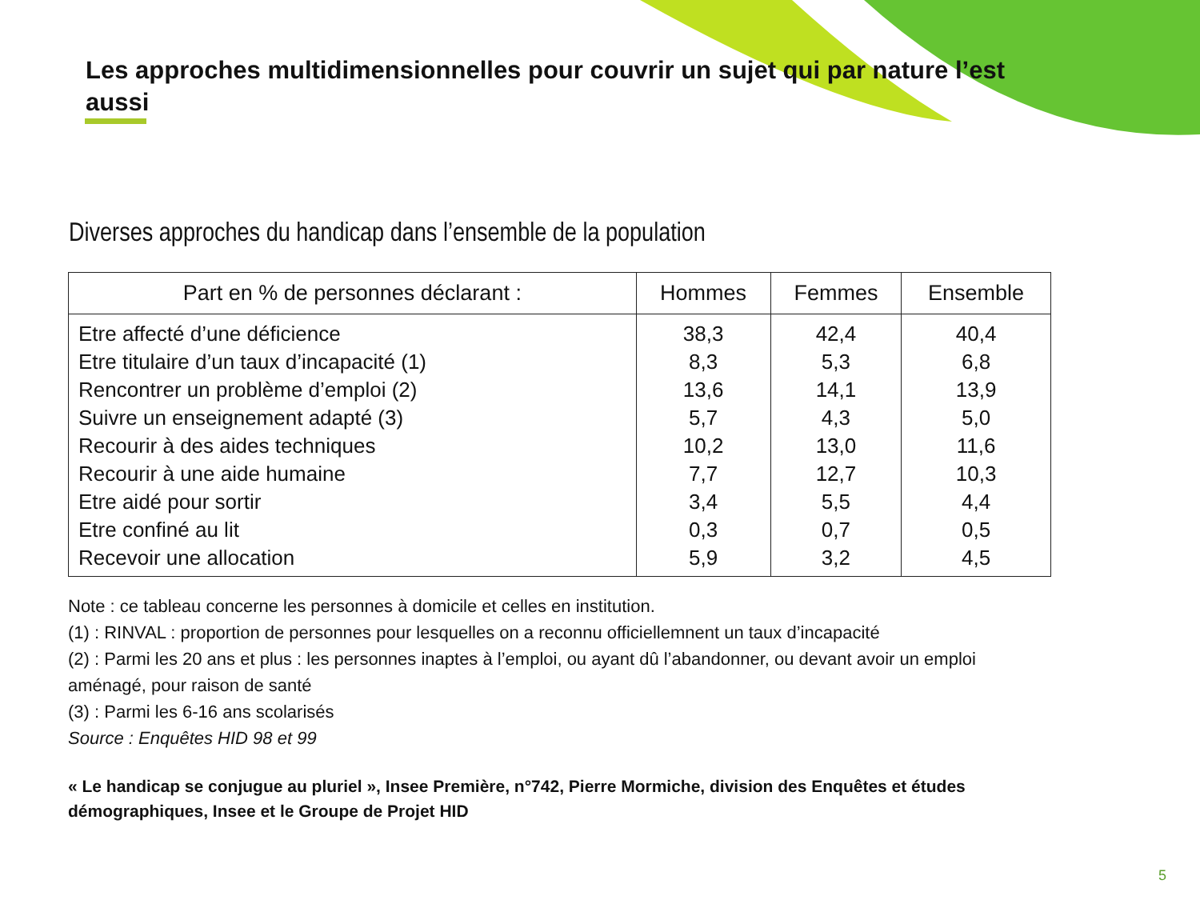Les approches multidimensionnelles pour couvrir un sujet qui par nature l’est aussi
Diverses approches du handicap dans l’ensemble de la population
| Part en % de personnes déclarant : | Hommes | Femmes | Ensemble |
| --- | --- | --- | --- |
| Etre affecté d’une déficience | 38,3 | 42,4 | 40,4 |
| Etre titulaire d’un taux d’incapacité (1) | 8,3 | 5,3 | 6,8 |
| Rencontrer un problème d’emploi (2) | 13,6 | 14,1 | 13,9 |
| Suivre un enseignement adapté (3) | 5,7 | 4,3 | 5,0 |
| Recourir à des aides techniques | 10,2 | 13,0 | 11,6 |
| Recourir à une aide humaine | 7,7 | 12,7 | 10,3 |
| Etre aidé pour sortir | 3,4 | 5,5 | 4,4 |
| Etre confiné au lit | 0,3 | 0,7 | 0,5 |
| Recevoir une allocation | 5,9 | 3,2 | 4,5 |
Note : ce tableau concerne les personnes à domicile et celles en institution.
(1) : RINVAL : proportion de personnes pour lesquelles on a reconnu officiellemnent un taux d’incapacité
(2) : Parmi les 20 ans et plus : les personnes inaptes à l’emploi, ou ayant dû l’abandonner, ou devant avoir un emploi aménagé, pour raison de santé
(3) : Parmi les 6-16 ans scolarisés
Source : Enquêtes HID 98 et 99
« Le handicap se conjugue au pluriel », Insee Première, n°742, Pierre Mormiche, division des Enquêtes et études démographiques, Insee et le Groupe de Projet HID
5